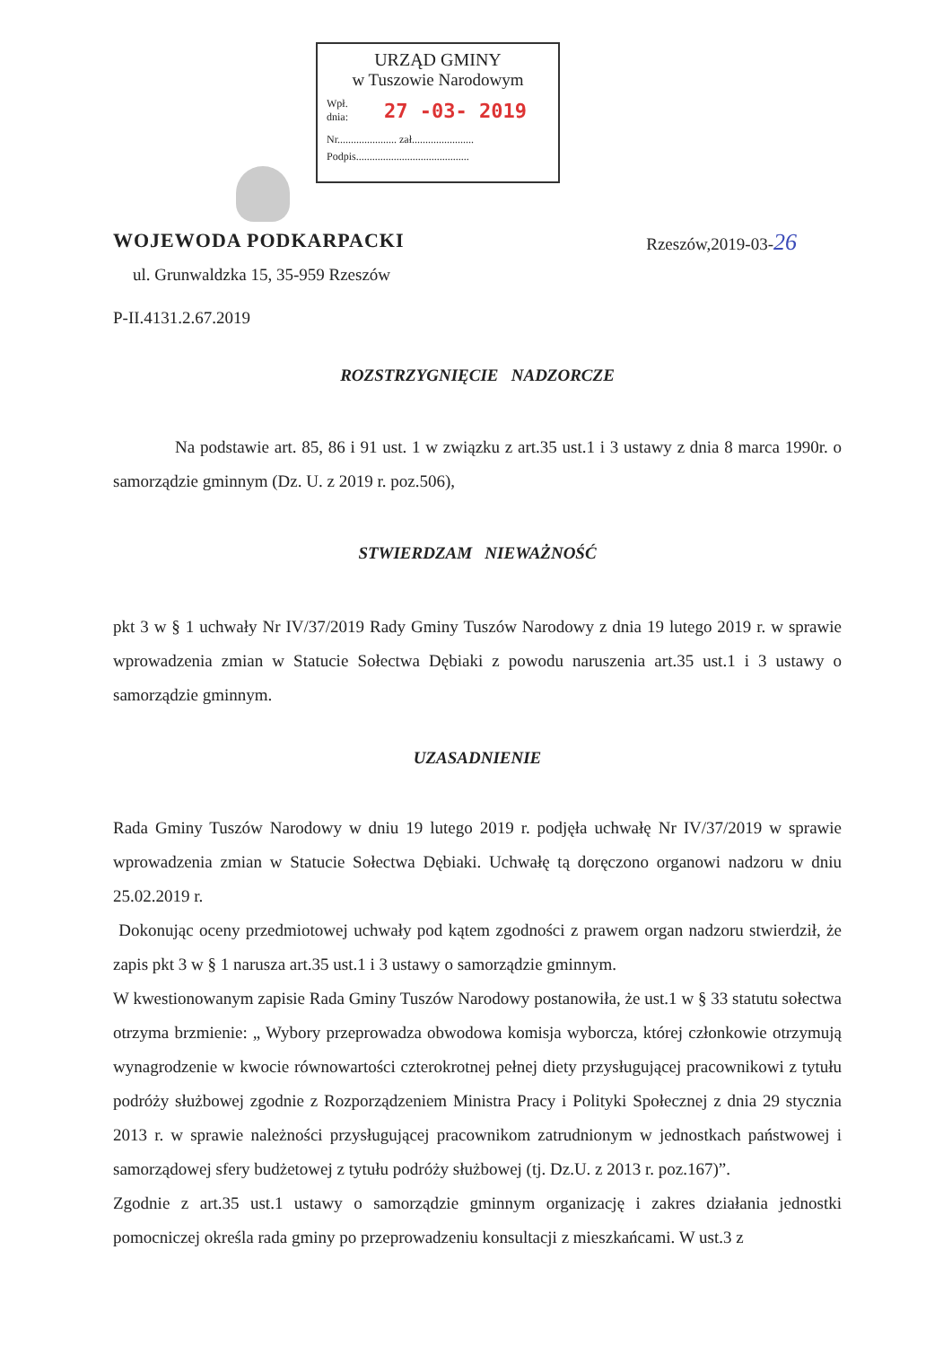URZĄD GMINY
w Tuszowie Narodowym
Wpł.
dnia: 27 -03- 2019
Nr...................... zał.......................
Podpis..........................................
WOJEWODA PODKARPACKI Rzeszów,2019-03-26
ul. Grunwaldzka 15, 35-959 Rzeszów
P-II.4131.2.67.2019
ROZSTRZYGNIĘCIE NADZORCZE
Na podstawie art. 85, 86 i 91 ust. 1 w związku z art.35 ust.1 i 3 ustawy z dnia 8 marca 1990r. o samorządzie gminnym (Dz. U. z 2019 r. poz.506),
STWIERDZAM NIEWAŻNOŚĆ
pkt 3 w § 1 uchwały Nr IV/37/2019 Rady Gminy Tuszów Narodowy z dnia 19 lutego 2019 r. w sprawie wprowadzenia zmian w Statucie Sołectwa Dębiaki z powodu naruszenia art.35 ust.1 i 3 ustawy o samorządzie gminnym.
UZASADNIENIE
Rada Gminy Tuszów Narodowy w dniu 19 lutego 2019 r. podjęła uchwałę Nr IV/37/2019 w sprawie wprowadzenia zmian w Statucie Sołectwa Dębiaki. Uchwałę tą doręczono organowi nadzoru w dniu 25.02.2019 r.
Dokonując oceny przedmiotowej uchwały pod kątem zgodności z prawem organ nadzoru stwierdził, że zapis pkt 3 w § 1 narusza art.35 ust.1 i 3 ustawy o samorządzie gminnym.
W kwestionowanym zapisie Rada Gminy Tuszów Narodowy postanowiła, że ust.1 w § 33 statutu sołectwa otrzyma brzmienie: „ Wybory przeprowadza obwodowa komisja wyborcza, której członkowie otrzymują wynagrodzenie w kwocie równowartości czterokrotnej pełnej diety przysługującej pracownikowi z tytułu podróży służbowej zgodnie z Rozporządzeniem Ministra Pracy i Polityki Społecznej z dnia 29 stycznia 2013 r. w sprawie należności przysługującej pracownikom zatrudnionym w jednostkach państwowej i samorządowej sfery budżetowej z tytułu podróży służbowej (tj. Dz.U. z 2013 r. poz.167)”.
Zgodnie z art.35 ust.1 ustawy o samorządzie gminnym organizację i zakres działania jednostki pomocniczej określa rada gminy po przeprowadzeniu konsultacji z mieszkańcami. W ust.3 z